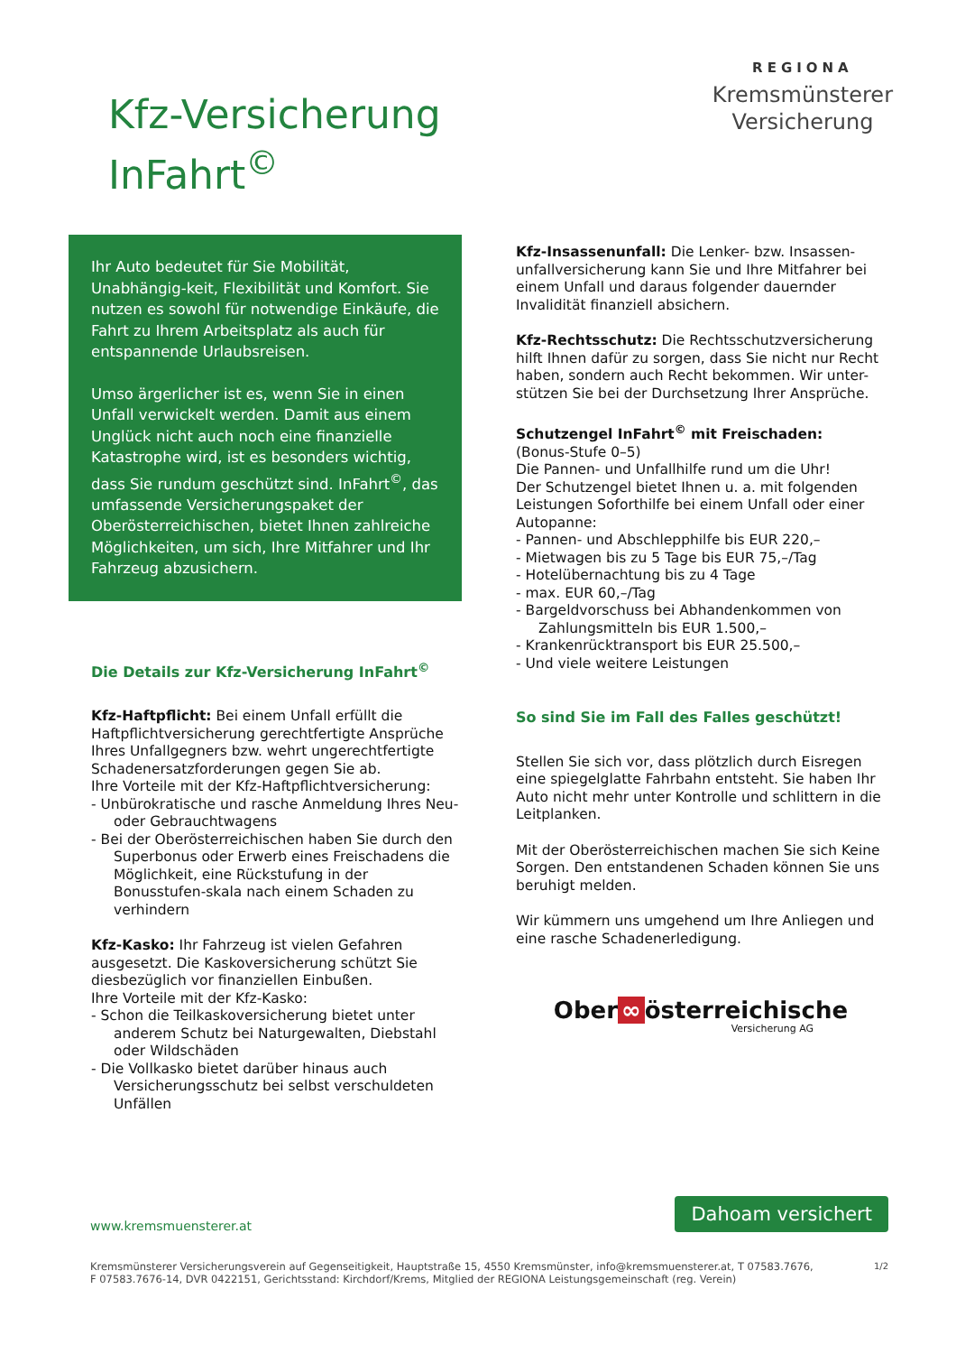Kfz-Versicherung
InFahrt<sup>©</sup>
REGIONA
Kremsmünsterer
Versicherung
Ihr Auto bedeutet für Sie Mobilität, Unabhängig-keit, Flexibilität und Komfort. Sie nutzen es sowohl für notwendige Einkäufe, die Fahrt zu Ihrem Arbeitsplatz als auch für entspannende Urlaubsreisen.
Umso ärgerlicher ist es, wenn Sie in einen Unfall verwickelt werden. Damit aus einem Unglück nicht auch noch eine finanzielle Katastrophe wird, ist es besonders wichtig, dass Sie rundum geschützt sind. InFahrt<sup>©</sup>, das umfassende Versicherungspaket der Oberösterreichischen, bietet Ihnen zahlreiche Möglichkeiten, um sich, Ihre Mitfahrer und Ihr Fahrzeug abzusichern.
Die Details zur Kfz-Versicherung InFahrt<sup>©</sup>
Kfz-Haftpflicht: Bei einem Unfall erfüllt die Haftpflichtversicherung gerechtfertigte Ansprüche Ihres Unfallgegners bzw. wehrt ungerechtfertigte Schadenersatzforderungen gegen Sie ab.
Ihre Vorteile mit der Kfz-Haftpflichtversicherung:
- Unbürokratische und rasche Anmeldung Ihres Neu- oder Gebrauchtwagens
- Bei der Oberösterreichischen haben Sie durch den Superbonus oder Erwerb eines Freischadens die Möglichkeit, eine Rückstufung in der Bonusstufen-skala nach einem Schaden zu verhindern
Kfz-Kasko: Ihr Fahrzeug ist vielen Gefahren ausgesetzt. Die Kaskoversicherung schützt Sie diesbezüglich vor finanziellen Einbußen.
Ihre Vorteile mit der Kfz-Kasko:
- Schon die Teilkaskoversicherung bietet unter anderem Schutz bei Naturgewalten, Diebstahl oder Wildschäden
- Die Vollkasko bietet darüber hinaus auch Versicherungsschutz bei selbst verschuldeten Unfällen
Kfz-Insassenunfall: Die Lenker- bzw. Insassen-unfallversicherung kann Sie und Ihre Mitfahrer bei einem Unfall und daraus folgender dauernder Invalidität finanziell absichern.
Kfz-Rechtsschutz: Die Rechtsschutzversicherung hilft Ihnen dafür zu sorgen, dass Sie nicht nur Recht haben, sondern auch Recht bekommen. Wir unter-stützen Sie bei der Durchsetzung Ihrer Ansprüche.
Schutzengel InFahrt<sup>©</sup> mit Freischaden:
(Bonus-Stufe 0–5)
Die Pannen- und Unfallhilfe rund um die Uhr!
Der Schutzengel bietet Ihnen u. a. mit folgenden Leistungen Soforthilfe bei einem Unfall oder einer Autopanne:
- Pannen- und Abschlepphilfe bis EUR 220,–
- Mietwagen bis zu 5 Tage bis EUR 75,–/Tag
- Hotelübernachtung bis zu 4 Tage
- max. EUR 60,–/Tag
- Bargeldvorschuss bei Abhandenkommen von Zahlungsmitteln bis EUR 1.500,–
- Krankenrücktransport bis EUR 25.500,–
- Und viele weitere Leistungen
So sind Sie im Fall des Falles geschützt!
Stellen Sie sich vor, dass plötzlich durch Eisregen eine spiegelglatte Fahrbahn entsteht. Sie haben Ihr Auto nicht mehr unter Kontrolle und schlittern in die Leitplanken.
Mit der Oberösterreichischen machen Sie sich Keine Sorgen. Den entstandenen Schaden können Sie uns beruhigt melden.
Wir kümmern uns umgehend um Ihre Anliegen und eine rasche Schadenerledigung.
Ober ∞ österreichische
Versicherung AG
Dahoam versichert
www.kremsmuensterer.at
1/2 Kremsmünsterer Versicherungsverein auf Gegenseitigkeit, Hauptstraße 15, 4550 Kremsmünster, info@kremsmuensterer.at, T 07583.7676,
F 07583.7676-14, DVR 0422151, Gerichtsstand: Kirchdorf/Krems, Mitglied der REGIONA Leistungsgemeinschaft (reg. Verein)